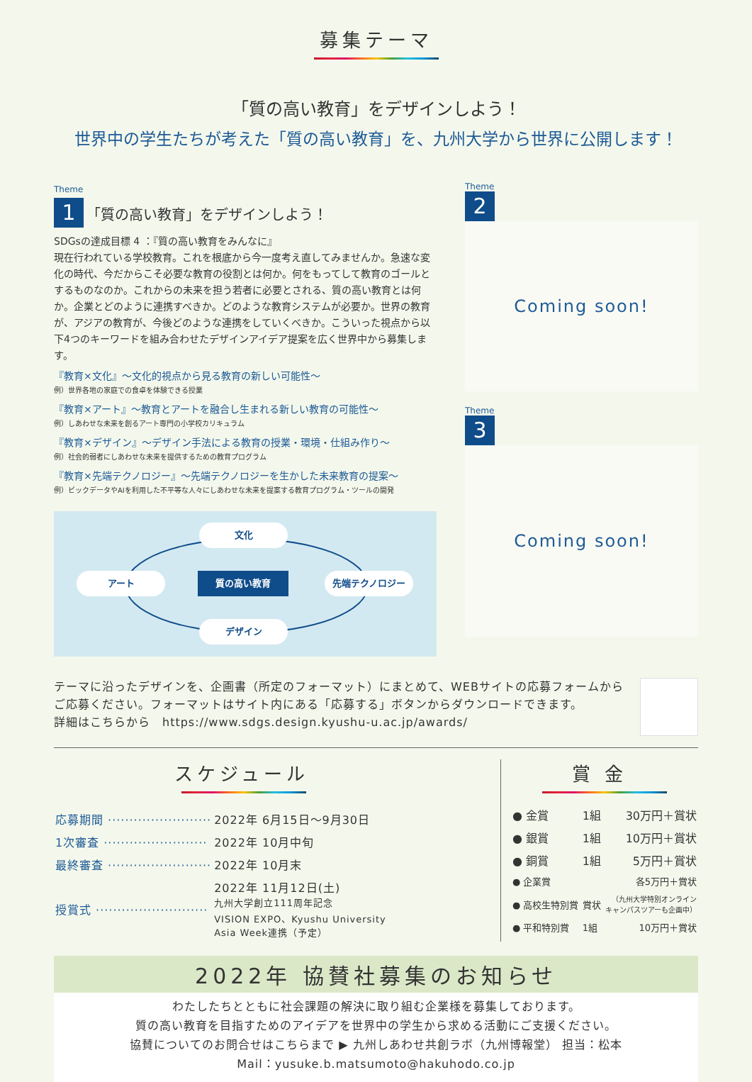募集テーマ
「質の高い教育」をデザインしよう！
世界中の学生たちが考えた「質の高い教育」を、九州大学から世界に公開します！
Theme
1 「質の高い教育」をデザインしよう！
SDGsの達成目標 4 ：『質の高い教育をみんなに』
現在行われている学校教育。これを根底から今一度考え直してみませんか。急速な変化の時代、今だからこそ必要な教育の役割とは何か。何をもってして教育のゴールとするものなのか。これからの未来を担う若者に必要とされる、質の高い教育とは何か。企業とどのように連携すべきか。どのような教育システムが必要か。世界の教育が、アジアの教育が、今後どのような連携をしていくべきか。こういった視点から以下4つのキーワードを組み合わせたデザインアイデア提案を広く世界中から募集します。
『教育×文化』～文化的視点から見る教育の新しい可能性～
例）世界各地の家庭での食卓を体験できる授業
『教育×アート』～教育とアートを融合し生まれる新しい教育の可能性～
例）しあわせな未来を創るアート専門の小学校カリキュラム
『教育×デザイン』～デザイン手法による教育の授業・環境・仕組み作り～
例）社会的弱者にしあわせな未来を提供するための教育プログラム
『教育×先端テクノロジー』～先端テクノロジーを生かした未来教育の提案～
例）ビックデータやAIを利用した不平等な人々にしあわせな未来を提案する教育プログラム・ツールの開発
文化
アート 質の高い教育 先端テクノロジー
デザイン
Theme
2
Coming soon!
Theme
3
Coming soon!
テーマに沿ったデザインを、企画書（所定のフォーマット）にまとめて、WEBサイトの応募フォームから
ご応募ください。フォーマットはサイト内にある「応募する」ボタンからダウンロードできます。
詳細はこちらから　https://www.sdgs.design.kyushu-u.ac.jp/awards/
スケジュール
| 応募期間 ························ | 2022年 6月15日～9月30日 |
| 1次審査 ························ | 2022年 10月中旬 |
| 最終審査 ························ | 2022年 10月末 |
| 授賞式 ·························· | 2022年 11月12日(土) 九州大学創立111周年記念 VISION EXPO、Kyushu University Asia Week連携（予定） |
賞金
| ● 金賞 | 1組 | 30万円＋賞状 |
| ● 銀賞 | 1組 | 10万円＋賞状 |
| ● 銅賞 | 1組 | 5万円＋賞状 |
| ● 企業賞 | | 各5万円＋賞状 |
| ● 高校生特別賞 | 賞状 | （九州大学特別オンライン キャンパスツアーも企画中） |
| ● 平和特別賞 | 1組 | 10万円＋賞状 |
2022年 協賛社募集のお知らせ
わたしたちとともに社会課題の解決に取り組む企業様を募集しております。
質の高い教育を目指すためのアイデアを世界中の学生から求める活動にご支援ください。
協賛についてのお問合せはこちらまで ▶ 九州しあわせ共創ラボ（九州博報堂） 担当：松本
Mail：yusuke.b.matsumoto@hakuhodo.co.jp